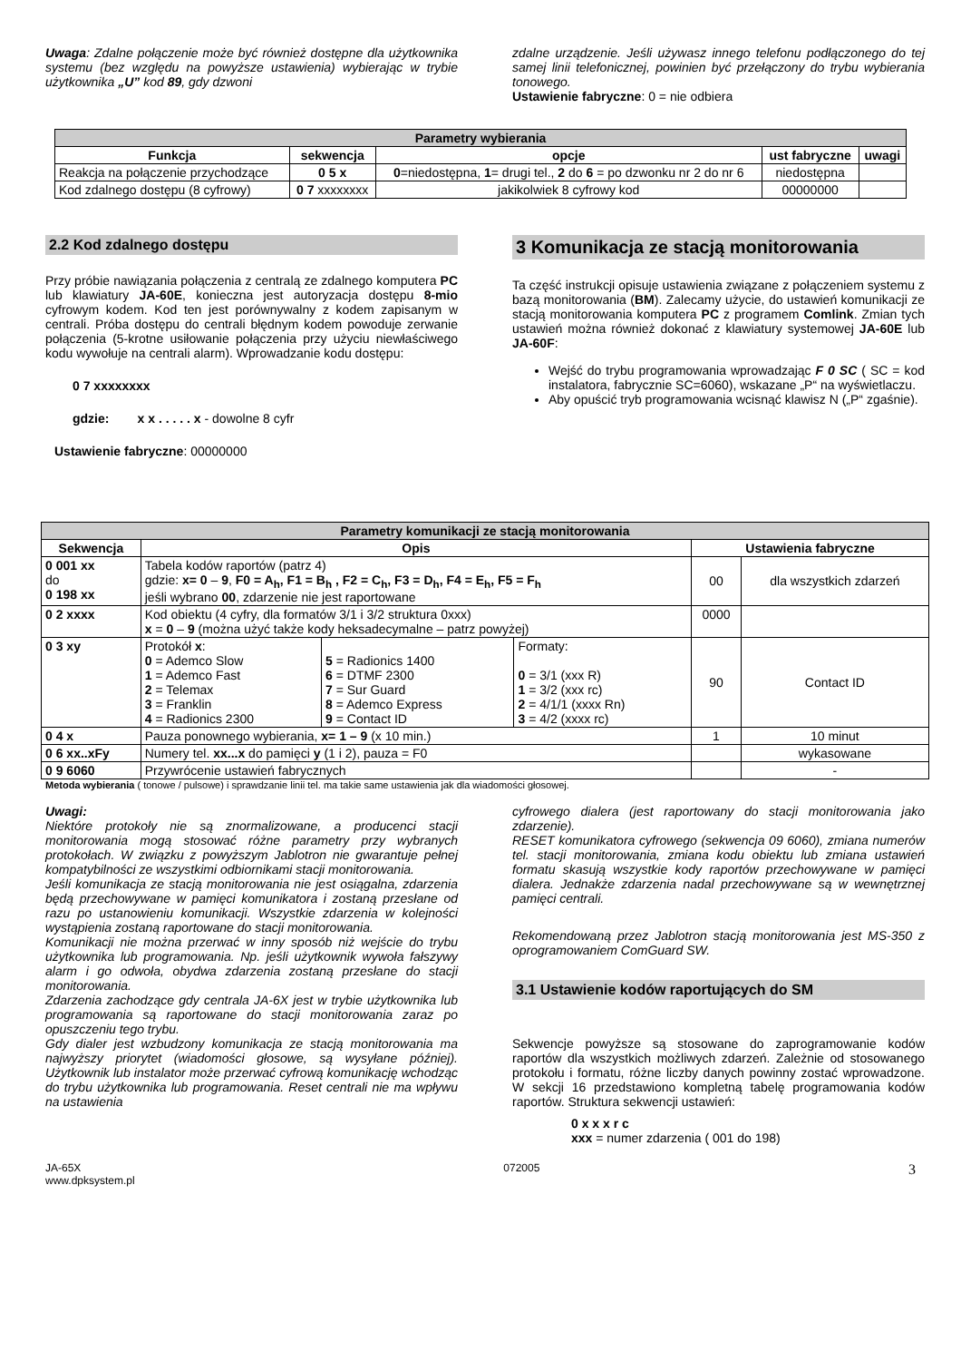Uwaga: Zdalne połączenie może być również dostępne dla użytkownika systemu (bez względu na powyższe ustawienia) wybierając w trybie użytkownika „U” kod 89, gdy dzwoni
zdalne urządzenie. Jeśli używasz innego telefonu podłączonego do tej samej linii telefonicznej, powinien być przełączony do trybu wybierania tonowego.
Ustawienie fabryczne: 0 = nie odbiera
| Parametry wybierania | | | | |
| --- | --- | --- | --- | --- |
| Funkcja | sekwencja | opcje | ust fabryczne | uwagi |
| Reakcja na połączenie przychodzące | 0 5 x | 0 =niedostępna, 1 = drugi tel., 2 do 6 = po dzwonku nr 2 do nr 6 | niedostępna | |
| Kod zdalnego dostępu (8 cyfrowy) | 0 7 xxxxxxxx | jakikolwiek 8 cyfrowy kod | 00000000 | |
2.2 Kod zdalnego dostępu
Przy próbie nawiązania połączenia z centralą ze zdalnego komputera PC lub klawiatury JA-60E, konieczna jest autoryzacja dostępu 8-mio cyfrowym kodem. Kod ten jest porównywalny z kodem zapisanym w centrali. Próba dostępu do centrali błędnym kodem powoduje zerwanie połączenia (5-krotne usiłowanie połączenia przy użyciu niewłaściwego kodu wywołuje na centrali alarm). Wprowadzanie kodu dostępu:
0 7 xxxxxxxx
gdzie: x x . . . . . x - dowolne 8 cyfr
Ustawienie fabryczne: 00000000
3 Komunikacja ze stacją monitorowania
Ta część instrukcji opisuje ustawienia związane z połączeniem systemu z bazą monitorowania (BM). Zalecamy użycie, do ustawień komunikacji ze stacją monitorowania komputera PC z programem Comlink. Zmian tych ustawień można również dokonać z klawiatury systemowej JA-60E lub JA-60F:
Wejść do trybu programowania wprowadzając F 0 SC ( SC = kod instalatora, fabrycznie SC=6060), wskazane „P“ na wyświetlaczu.
Aby opuścić tryb programowania wcisnąć klawisz N („P“ zgaśnie).
| Parametry komunikacji ze stacją monitorowania | | | | | |
| --- | --- | --- | --- | --- | --- |
| Sekwencja | Opis | | | Ustawienia fabryczne | |
| 0 001 xx do 0 198 xx | Tabela kodów raportów (patrz 4) gdzie: x= 0 – 9 , F0 = A<sub>h</sub>, F1 = B<sub>h</sub> , F2 = C<sub>h</sub>, F3 = D<sub>h</sub>, F4 = E<sub>h</sub>, F5 = F<sub>h</sub> jeśli wybrano 00 , zdarzenie nie jest raportowane | | | 00 | dla wszystkich zdarzeń |
| 0 2 xxxx | Kod obiektu (4 cyfry, dla formatów 3/1 i 3/2 struktura 0xxx) x = 0 – 9 (można użyć także kody heksadecymalne – patrz powyżej) | | | 0000 | |
| 0 3 xy | Protokół x : 0 = Ademco Slow 1 = Ademco Fast 2 = Telemax 3 = Franklin 4 = Radionics 2300 | 5 = Radionics 1400 6 = DTMF 2300 7 = Sur Guard 8 = Ademco Express 9 = Contact ID | Formaty: 0 = 3/1 (xxx R) 1 = 3/2 (xxx rc) 2 = 4/1/1 (xxxx Rn) 3 = 4/2 (xxxx rc) | 90 | Contact ID |
| 0 4 x | Pauza ponownego wybierania, x= 1 – 9 (x 10 min.) | | | 1 | 10 minut |
| 0 6 xx..xFy | Numery tel. xx...x do pamięci y (1 i 2), pauza = F0 | | | | wykasowane |
| 0 9 6060 | Przywrócenie ustawień fabrycznych | | | | - |
Metoda wybierania ( tonowe / pulsowe) i sprawdzanie linii tel. ma takie same ustawienia jak dla wiadomości głosowej.
Uwagi:
Niektóre protokoły nie są znormalizowane, a producenci stacji monitorowania mogą stosować różne parametry przy wybranych protokołach. W związku z powyższym Jablotron nie gwarantuje pełnej kompatybilności ze wszystkimi odbiornikami stacji monitorowania.
Jeśli komunikacja ze stacją monitorowania nie jest osiągalna, zdarzenia będą przechowywane w pamięci komunikatora i zostaną przesłane od razu po ustanowieniu komunikacji. Wszystkie zdarzenia w kolejności wystąpienia zostaną raportowane do stacji monitorowania.
Komunikacji nie można przerwać w inny sposób niż wejście do trybu użytkownika lub programowania. Np. jeśli użytkownik wywoła fałszywy alarm i go odwoła, obydwa zdarzenia zostaną przesłane do stacji monitorowania.
Zdarzenia zachodzące gdy centrala JA-6X jest w trybie użytkownika lub programowania są raportowane do stacji monitorowania zaraz po opuszczeniu tego trybu.
Gdy dialer jest wzbudzony komunikacja ze stacją monitorowania ma najwyższy priorytet (wiadomości głosowe, są wysyłane później). Użytkownik lub instalator może przerwać cyfrową komunikację wchodząc do trybu użytkownika lub programowania. Reset centrali nie ma wpływu na ustawienia
cyfrowego dialera (jest raportowany do stacji monitorowania jako zdarzenie).
RESET komunikatora cyfrowego (sekwencja 09 6060), zmiana numerów tel. stacji monitorowania, zmiana kodu obiektu lub zmiana ustawień formatu skasują wszystkie kody raportów przechowywane w pamięci dialera. Jednakże zdarzenia nadal przechowywane są w wewnętrznej pamięci centrali.
Rekomendowaną przez Jablotron stacją monitorowania jest MS-350 z oprogramowaniem ComGuard SW.
3.1 Ustawienie kodów raportujących do SM
Sekwencje powyższe są stosowane do zaprogramowanie kodów raportów dla wszystkich możliwych zdarzeń. Zależnie od stosowanego protokołu i formatu, różne liczby danych powinny zostać wprowadzone. W sekcji 16 przedstawiono kompletną tabelę programowania kodów raportów. Struktura sekwencji ustawień:
0 x x x r c
xxx = numer zdarzenia ( 001 do 198)
JA-65X
www.dpksystem.pl 072005 3